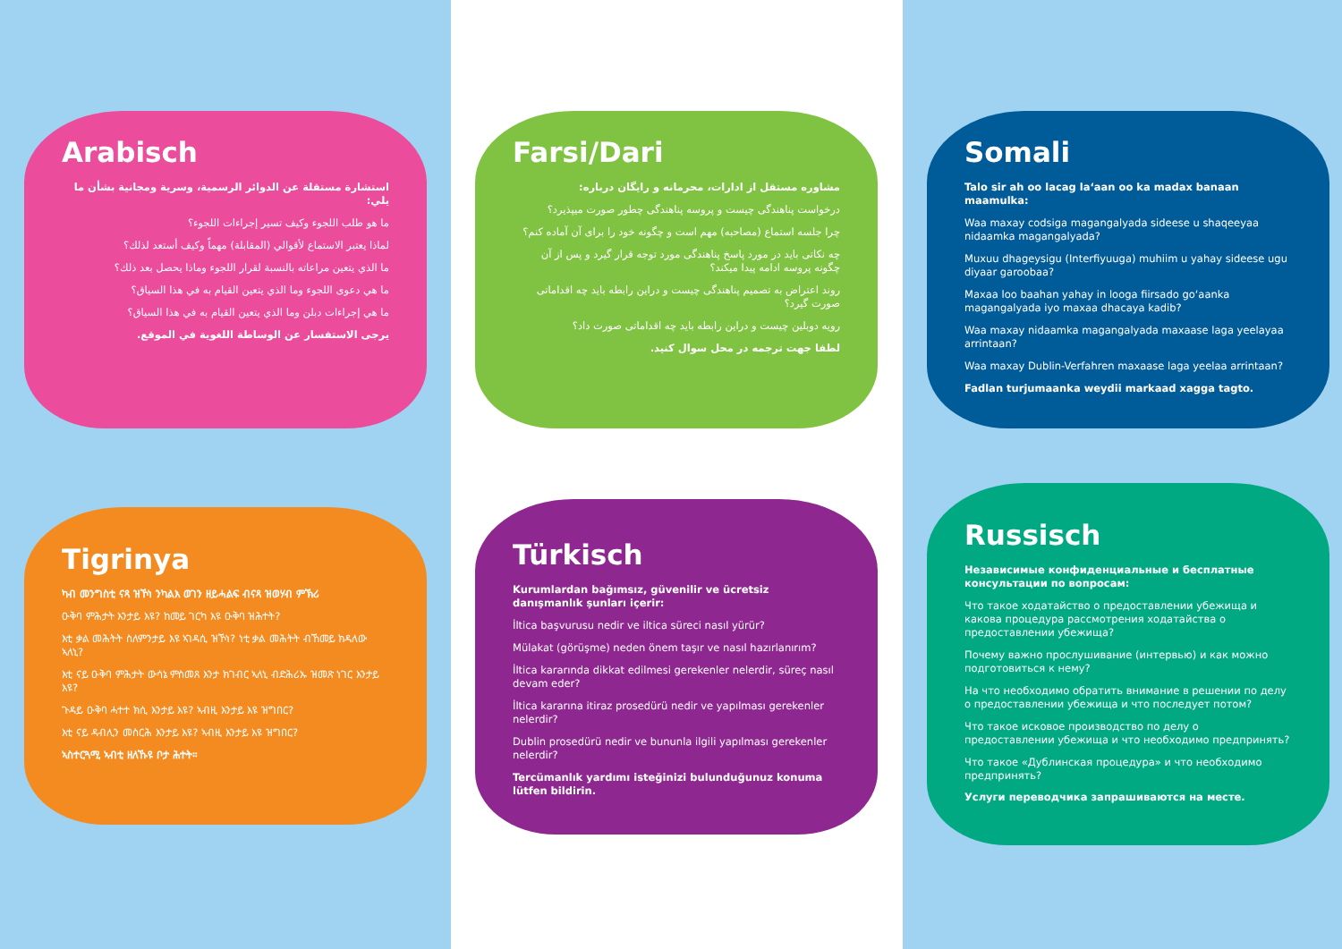Arabisch
استشارة مستقلة عن الدوائر الرسمية، وسرية ومجانية بشأن ما يلي:
ما هو طلب اللجوء وكيف تسير إجراءات اللجوء؟
لماذا يعتبر الاستماع لأقوالي (المقابلة) مهماً وكيف أستعد لذلك؟
ما الذي يتعين مراعاته بالنسبة لقرار اللجوء وماذا يحصل بعد ذلك؟
ما هي دعوى اللجوء وما الذي يتعين القيام به في هذا السياق؟
ما هي إجراءات دبلن وما الذي يتعين القيام به في هذا السياق؟
يرجى الاستفسار عن الوساطة اللغوية في الموقع.
Tigrinya
ካብ መንግስቲ ናጻ ዝኾነ ንካልእ ወገን ዘይሓልፍ ብናጻ ዝወሃብ ምኽሪ
ዑቅባ ምሕታት እንታይ እዩ? ከመይ ገርካ እዩ ዑቅባ ዝሕተት?
እቲ ቃል መሕትት ስለምንታይ እዩ ኣገዳሲ ዝኾነ? ነቲ ቃል መሕትት ብኸመይ ክዳለው ኣለኒ?
እቲ ናይ ዑቅባ ምሕታት ውሳኔ ምስመጸ እንታ ክገብር ኣለኒ ብድሕሪኡ ዝመጽ ነገር እንታይ እዩ?
ጉዳይ ዑቅባ ሓተተ ክሲ እንታይ እዩ? ኣብዚ እንታይ እዩ ዝግበር?
እቲ ናይ ዳብሊን መስርሕ እንታይ እዩ? ኣብዚ እንታይ እዩ ዝግበር?
ኣስተርጓሚ ኣብቲ ዘለኹዩ ቦታ ሕተት።
Farsi/Dari
مشاوره مستقل از ادارات، محرمانه و رایگان درباره:
درخواست پناهندگی چیست و پروسه پناهندگی چطور صورت میپذیرد؟
چرا جلسه استماع (مصاحبه) مهم است و چگونه خود را برای آن آماده کنم؟
چه نکاتی باید در مورد پاسخ پناهندگی مورد توجه قرار گیرد و پس از آن چگونه پروسه ادامه پیدا میکند؟
روند اعتراض به تصمیم پناهندگی چیست و دراین رابطه باید چه اقداماتی صورت گیرد؟
رویه دوبلین چیست و دراین رابطه باید چه اقداماتی صورت داد؟
لطفا جهت ترجمه در محل سوال کنید.
Türkisch
Kurumlardan bağımsız, güvenilir ve ücretsiz danışmanlık şunları içerir:
İltica başvurusu nedir ve iltica süreci nasıl yürür?
Mülakat (görüşme) neden önem taşır ve nasıl hazırlanırım?
İltica kararında dikkat edilmesi gerekenler nelerdir, süreç nasıl devam eder?
İltica kararına itiraz prosedürü nedir ve yapılması gerekenler nelerdir?
Dublin prosedürü nedir ve bununla ilgili yapılması gerekenler nelerdir?
Tercümanlık yardımı isteğinizi bulunduğunuz konuma lütfen bildirin.
Somali
Talo sir ah oo lacag la‘aan oo ka madax banaan maamulka:
Waa maxay codsiga magangalyada sideese u shaqeeyaa nidaamka magangalyada?
Muxuu dhageysigu (Interfiyuuga) muhiim u yahay sideese ugu diyaar garoobaa?
Maxaa loo baahan yahay in looga fiirsado go‘aanka magangalyada iyo maxaa dhacaya kadib?
Waa maxay nidaamka magangalyada maxaase laga yeelayaa arrintaan?
Waa maxay Dublin-Verfahren maxaase laga yeelaa arrintaan?
Fadlan turjumaanka weydii markaad xagga tagto.
Russisch
Независимые конфиденциальные и бесплатные консультации по вопросам:
Что такое ходатайство о предоставлении убежища и какова процедура рассмотрения ходатайства о предоставлении убежища?
Почему важно прослушивание (интервью) и как можно подготовиться к нему?
На что необходимо обратить внимание в решении по делу о предоставлении убежища и что последует потом?
Что такое исковое производство по делу о предоставлении убежища и что необходимо предпринять?
Что такое «Дублинская процедура» и что необходимо предпринять?
Услуги переводчика запрашиваются на месте.